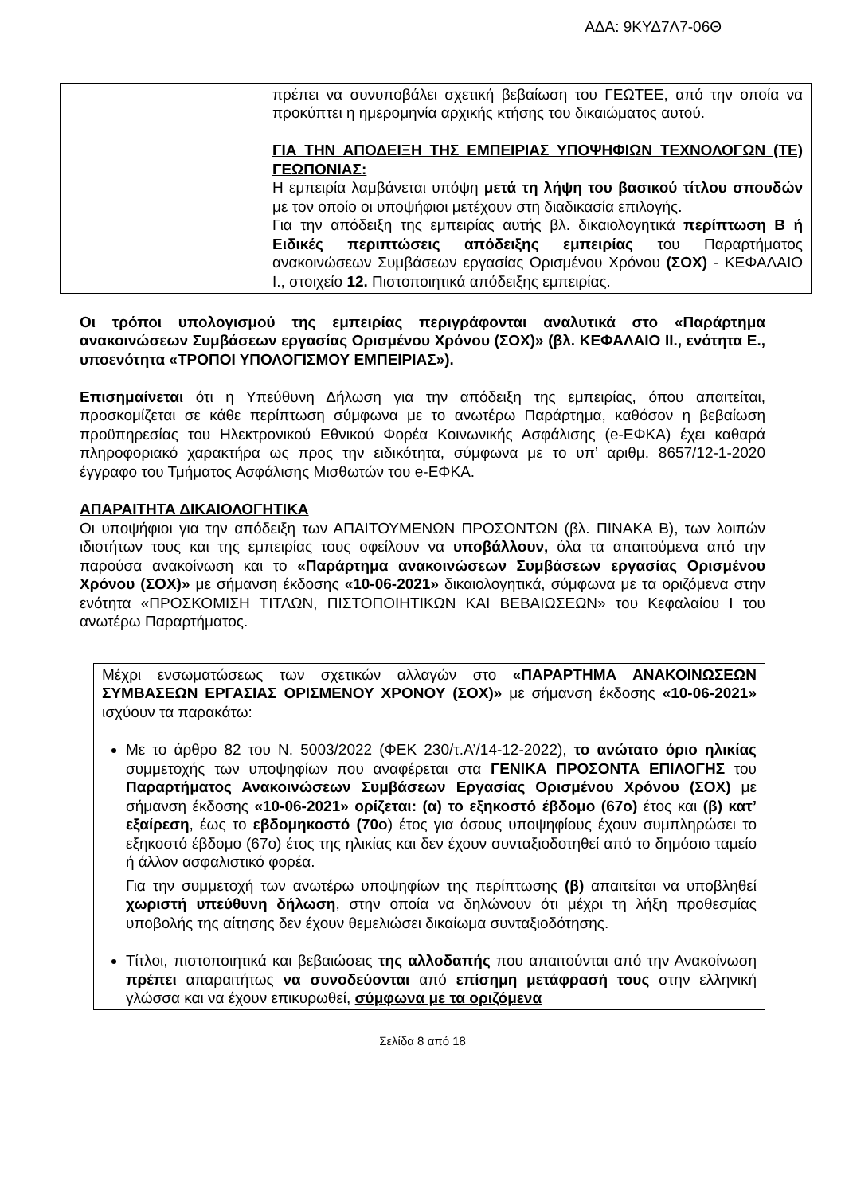ΑΔΑ: 9ΚΥΔ7Λ7-06Θ
| | πρέπει να συνυποβάλει σχετική βεβαίωση του ΓΕΩΤΕΕ, από την οποία να προκύπτει η ημερομηνία αρχικής κτήσης του δικαιώματος αυτού. ΓΙΑ ΤΗΝ ΑΠΟΔΕΙΞΗ ΤΗΣ ΕΜΠΕΙΡΙΑΣ ΥΠΟΨΗΦΙΩΝ ΤΕΧΝΟΛΟΓΩΝ (ΤΕ) ΓΕΩΠΟΝΙΑΣ: Η εμπειρία λαμβάνεται υπόψη μετά τη λήψη του βασικού τίτλου σπουδών με τον οποίο οι υποψήφιοι μετέχουν στη διαδικασία επιλογής. Για την απόδειξη της εμπειρίας αυτής βλ. δικαιολογητικά περίπτωση Β ή Ειδικές περιπτώσεις απόδειξης εμπειρίας του Παραρτήματος ανακοινώσεων Συμβάσεων εργασίας Ορισμένου Χρόνου (ΣΟΧ) - ΚΕΦΑΛΑΙΟ Ι., στοιχείο 12. Πιστοποιητικά απόδειξης εμπειρίας. |
Οι τρόποι υπολογισμού της εμπειρίας περιγράφονται αναλυτικά στο «Παράρτημα ανακοινώσεων Συμβάσεων εργασίας Ορισμένου Χρόνου (ΣΟΧ)» (βλ. ΚΕΦΑΛΑΙΟ ΙΙ., ενότητα Ε., υποενότητα «ΤΡΟΠΟΙ ΥΠΟΛΟΓΙΣΜΟΥ ΕΜΠΕΙΡΙΑΣ»).
Επισημαίνεται ότι η Υπεύθυνη Δήλωση για την απόδειξη της εμπειρίας, όπου απαιτείται, προσκομίζεται σε κάθε περίπτωση σύμφωνα με το ανωτέρω Παράρτημα, καθόσον η βεβαίωση προϋπηρεσίας του Ηλεκτρονικού Εθνικού Φορέα Κοινωνικής Ασφάλισης (e-ΕΦΚΑ) έχει καθαρά πληροφοριακό χαρακτήρα ως προς την ειδικότητα, σύμφωνα με το υπ’ αριθμ. 8657/12-1-2020 έγγραφο του Τμήματος Ασφάλισης Μισθωτών του e-ΕΦΚΑ.
ΑΠΑΡΑΙΤΗΤΑ ΔΙΚΑΙΟΛΟΓΗΤΙΚΑ
Οι υποψήφιοι για την απόδειξη των ΑΠΑΙΤΟΥΜΕΝΩΝ ΠΡΟΣΟΝΤΩΝ (βλ. ΠΙΝΑΚΑ Β), των λοιπών ιδιοτήτων τους και της εμπειρίας τους οφείλουν να υποβάλλουν, όλα τα απαιτούμενα από την παρούσα ανακοίνωση και το «Παράρτημα ανακοινώσεων Συμβάσεων εργασίας Ορισμένου Χρόνου (ΣΟΧ)» με σήμανση έκδοσης «10-06-2021» δικαιολογητικά, σύμφωνα με τα οριζόμενα στην ενότητα «ΠΡΟΣΚΟΜΙΣΗ ΤΙΤΛΩΝ, ΠΙΣΤΟΠΟΙΗΤΙΚΩΝ ΚΑΙ ΒΕΒΑΙΩΣΕΩΝ» του Κεφαλαίου Ι του ανωτέρω Παραρτήματος.
Μέχρι ενσωματώσεως των σχετικών αλλαγών στο «ΠΑΡΑΡΤΗΜΑ ΑΝΑΚΟΙΝΩΣΕΩΝ ΣΥΜΒΑΣΕΩΝ ΕΡΓΑΣΙΑΣ ΟΡΙΣΜΕΝΟΥ ΧΡΟΝΟΥ (ΣΟΧ)» με σήμανση έκδοσης «10-06-2021» ισχύουν τα παρακάτω:
Με το άρθρο 82 του Ν. 5003/2022 (ΦΕΚ 230/τ.Α’/14-12-2022), το ανώτατο όριο ηλικίας συμμετοχής των υποψηφίων που αναφέρεται στα ΓΕΝΙΚΑ ΠΡΟΣΟΝΤΑ ΕΠΙΛΟΓΗΣ του Παραρτήματος Ανακοινώσεων Συμβάσεων Εργασίας Ορισμένου Χρόνου (ΣΟΧ) με σήμανση έκδοσης «10-06-2021» ορίζεται: (α) το εξηκοστό έβδομο (67ο) έτος και (β) κατ’ εξαίρεση, έως το εβδομηκοστό (70ο) έτος για όσους υποψηφίους έχουν συμπληρώσει το εξηκοστό έβδομο (67ο) έτος της ηλικίας και δεν έχουν συνταξιοδοτηθεί από το δημόσιο ταμείο ή άλλον ασφαλιστικό φορέα.
Για την συμμετοχή των ανωτέρω υποψηφίων της περίπτωσης (β) απαιτείται να υποβληθεί χωριστή υπεύθυνη δήλωση, στην οποία να δηλώνουν ότι μέχρι τη λήξη προθεσμίας υποβολής της αίτησης δεν έχουν θεμελιώσει δικαίωμα συνταξιοδότησης.
Τίτλοι, πιστοποιητικά και βεβαιώσεις της αλλοδαπής που απαιτούνται από την Ανακοίνωση πρέπει απαραιτήτως να συνοδεύονται από επίσημη μετάφρασή τους στην ελληνική γλώσσα και να έχουν επικυρωθεί, σύμφωνα με τα οριζόμενα
Σελίδα 8 από 18